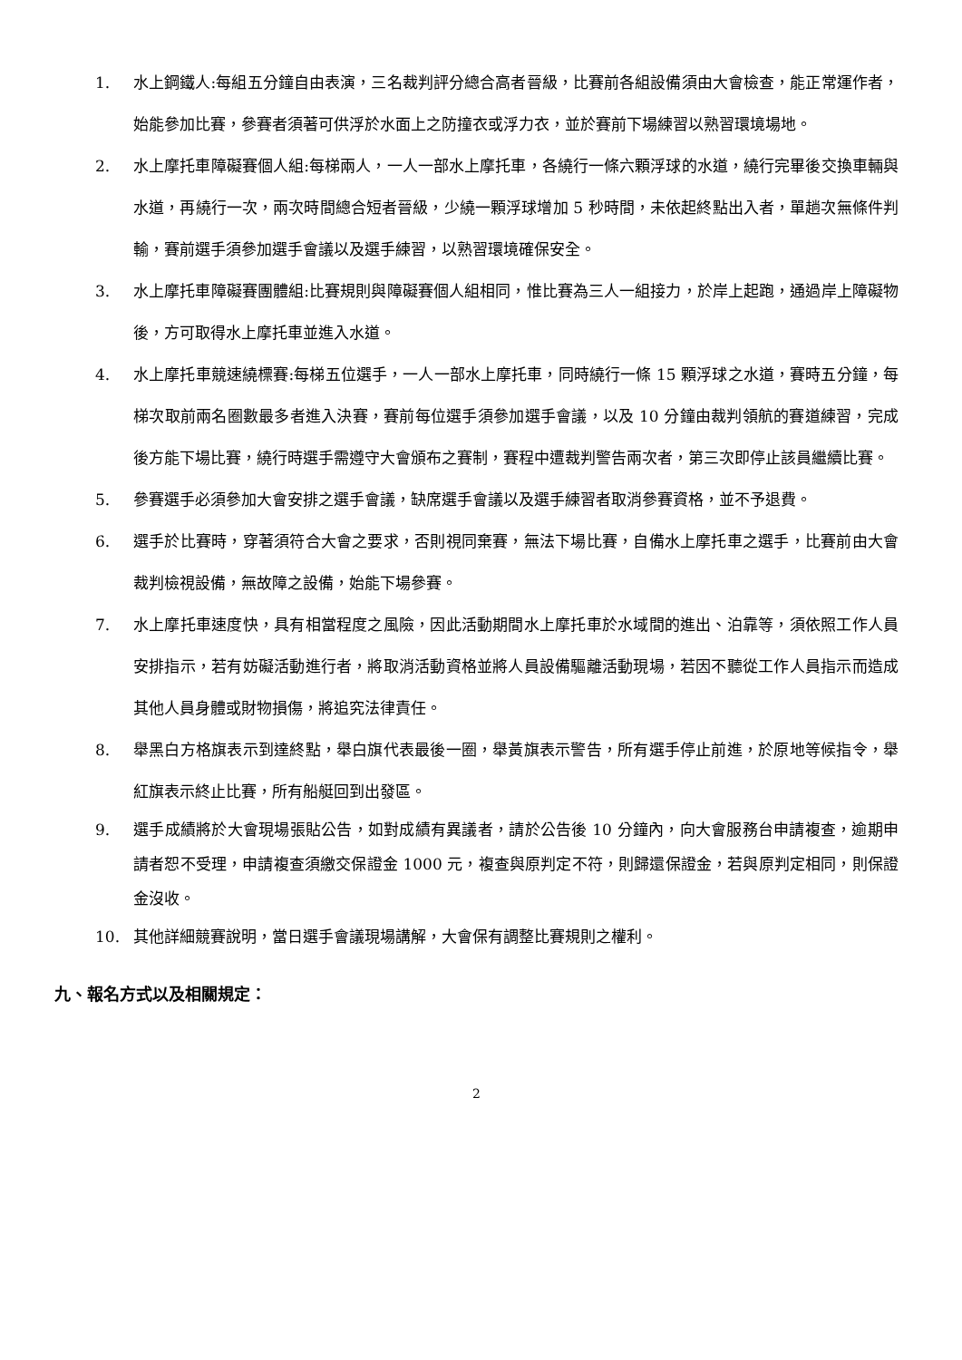1. 水上鋼鐵人:每組五分鐘自由表演，三名裁判評分總合高者晉級，比賽前各組設備須由大會檢查，能正常運作者，始能參加比賽，參賽者須著可供浮於水面上之防撞衣或浮力衣，並於賽前下場練習以熟習環境場地。
2. 水上摩托車障礙賽個人組:每梯兩人，一人一部水上摩托車，各繞行一條六顆浮球的水道，繞行完畢後交換車輛與水道，再繞行一次，兩次時間總合短者晉級，少繞一顆浮球增加 5 秒時間，未依起終點出入者，單趟次無條件判輸，賽前選手須參加選手會議以及選手練習，以熟習環境確保安全。
3. 水上摩托車障礙賽團體組:比賽規則與障礙賽個人組相同，惟比賽為三人一組接力，於岸上起跑，通過岸上障礙物後，方可取得水上摩托車並進入水道。
4. 水上摩托車競速繞標賽:每梯五位選手，一人一部水上摩托車，同時繞行一條 15 顆浮球之水道，賽時五分鐘，每梯次取前兩名圈數最多者進入決賽，賽前每位選手須參加選手會議，以及 10 分鐘由裁判領航的賽道練習，完成後方能下場比賽，繞行時選手需遵守大會頒布之賽制，賽程中遭裁判警告兩次者，第三次即停止該員繼續比賽。
5. 參賽選手必須參加大會安排之選手會議，缺席選手會議以及選手練習者取消參賽資格，並不予退費。
6. 選手於比賽時，穿著須符合大會之要求，否則視同棄賽，無法下場比賽，自備水上摩托車之選手，比賽前由大會裁判檢視設備，無故障之設備，始能下場參賽。
7. 水上摩托車速度快，具有相當程度之風險，因此活動期間水上摩托車於水域間的進出、泊靠等，須依照工作人員安排指示，若有妨礙活動進行者，將取消活動資格並將人員設備驅離活動現場，若因不聽從工作人員指示而造成其他人員身體或財物損傷，將追究法律責任。
8. 舉黑白方格旗表示到達終點，舉白旗代表最後一圈，舉黃旗表示警告，所有選手停止前進，於原地等候指令，舉紅旗表示終止比賽，所有船艇回到出發區。
9. 選手成績將於大會現場張貼公告，如對成績有異議者，請於公告後 10 分鐘內，向大會服務台申請複查，逾期申請者恕不受理，申請複查須繳交保證金 1000 元，複查與原判定不符，則歸還保證金，若與原判定相同，則保證金沒收。
10. 其他詳細競賽說明，當日選手會議現場講解，大會保有調整比賽規則之權利。
九、報名方式以及相關規定：
2